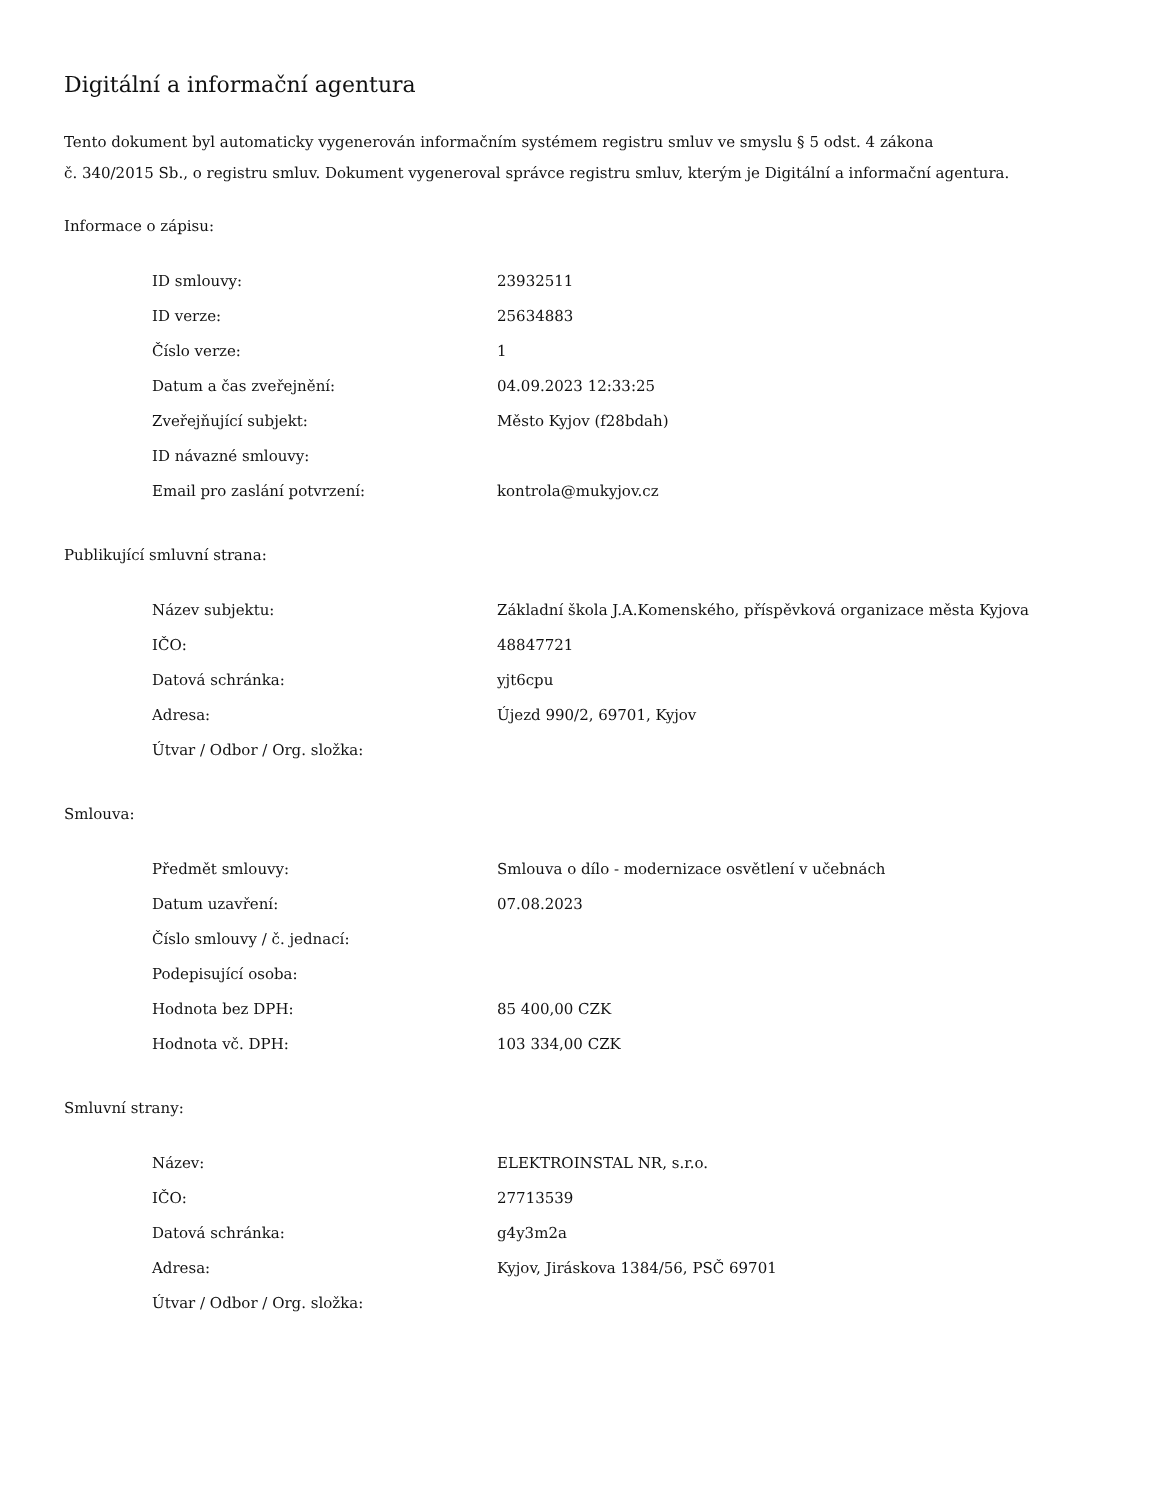Digitální a informační agentura
Tento dokument byl automaticky vygenerován informačním systémem registru smluv ve smyslu § 5 odst. 4 zákona
č. 340/2015 Sb., o registru smluv. Dokument vygeneroval správce registru smluv, kterým je Digitální a informační agentura.
Informace o zápisu:
| ID smlouvy: | 23932511 |
| ID verze: | 25634883 |
| Číslo verze: | 1 |
| Datum a čas zveřejnění: | 04.09.2023 12:33:25 |
| Zveřejňující subjekt: | Město Kyjov (f28bdah) |
| ID návazné smlouvy: | |
| Email pro zaslání potvrzení: | kontrola@mukyjov.cz |
Publikující smluvní strana:
| Název subjektu: | Základní škola J.A.Komenského, příspěvková organizace města Kyjova |
| IČO: | 48847721 |
| Datová schránka: | yjt6cpu |
| Adresa: | Újezd 990/2, 69701, Kyjov |
| Útvar / Odbor / Org. složka: | |
Smlouva:
| Předmět smlouvy: | Smlouva o dílo - modernizace osvětlení v učebnách |
| Datum uzavření: | 07.08.2023 |
| Číslo smlouvy / č. jednací: | |
| Podepisující osoba: | |
| Hodnota bez DPH: | 85 400,00 CZK |
| Hodnota vč. DPH: | 103 334,00 CZK |
Smluvní strany:
| Název: | ELEKTROINSTAL NR, s.r.o. |
| IČO: | 27713539 |
| Datová schránka: | g4y3m2a |
| Adresa: | Kyjov, Jiráskova 1384/56, PSČ 69701 |
| Útvar / Odbor / Org. složka: | |